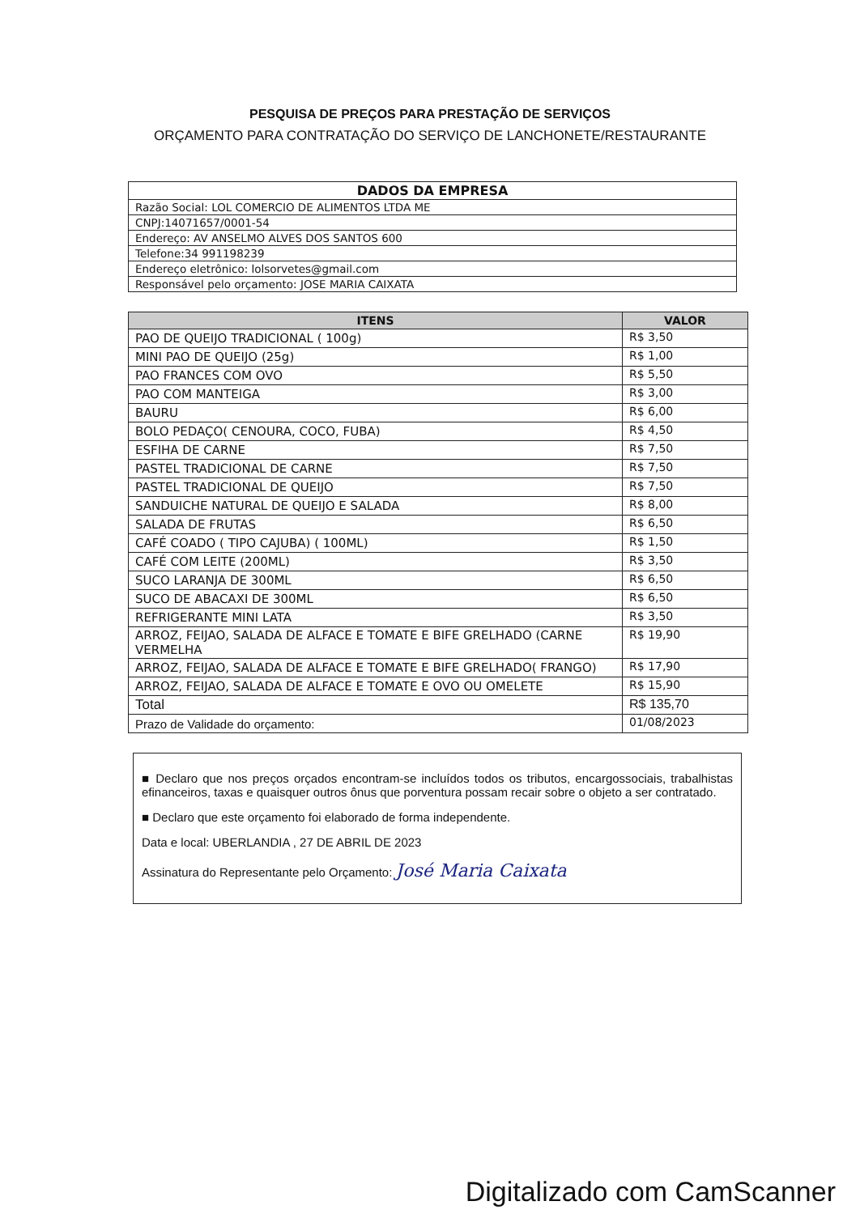PESQUISA DE PREÇOS PARA PRESTAÇÃO DE SERVIÇOS
ORÇAMENTO PARA CONTRATAÇÃO DO SERVIÇO DE LANCHONETE/RESTAURANTE
| DADOS DA EMPRESA |
| --- |
| Razão Social: LOL COMERCIO DE ALIMENTOS LTDA ME |
| CNPJ:14071657/0001-54 |
| Endereço: AV ANSELMO ALVES DOS SANTOS 600 |
| Telefone:34 991198239 |
| Endereço eletrônico: lolsorvetes@gmail.com |
| Responsável pelo orçamento: JOSE MARIA CAIXATA |
| ITENS | VALOR |
| --- | --- |
| PAO DE QUEIJO TRADICIONAL ( 100g) | R$ 3,50 |
| MINI PAO DE QUEIJO (25g) | R$ 1,00 |
| PAO FRANCES COM OVO | R$ 5,50 |
| PAO COM MANTEIGA | R$ 3,00 |
| BAURU | R$ 6,00 |
| BOLO PEDAÇO( CENOURA, COCO, FUBA) | R$ 4,50 |
| ESFIHA DE CARNE | R$ 7,50 |
| PASTEL TRADICIONAL DE CARNE | R$ 7,50 |
| PASTEL TRADICIONAL DE QUEIJO | R$ 7,50 |
| SANDUICHE NATURAL DE QUEIJO E SALADA | R$ 8,00 |
| SALADA DE FRUTAS | R$ 6,50 |
| CAFÉ COADO ( TIPO CAJUBA) ( 100ML) | R$ 1,50 |
| CAFÉ COM LEITE (200ML) | R$ 3,50 |
| SUCO LARANJA DE 300ML | R$ 6,50 |
| SUCO DE ABACAXI DE 300ML | R$ 6,50 |
| REFRIGERANTE MINI LATA | R$ 3,50 |
| ARROZ, FEIJAO, SALADA DE ALFACE E TOMATE E BIFE GRELHADO (CARNE VERMELHA | R$ 19,90 |
| ARROZ, FEIJAO, SALADA DE ALFACE E TOMATE E BIFE GRELHADO( FRANGO) | R$ 17,90 |
| ARROZ, FEIJAO, SALADA DE ALFACE E TOMATE E OVO OU OMELETE | R$ 15,90 |
| Total | R$ 135,70 |
| Prazo de Validade do orçamento: | 01/08/2023 |
■ Declaro que nos preços orçados encontram-se incluídos todos os tributos, encargossociais, trabalhistas efinanceiros, taxas e quaisquer outros ônus que porventura possam recair sobre o objeto a ser contratado.
■ Declaro que este orçamento foi elaborado de forma independente.
Data e local: UBERLANDIA , 27 DE ABRIL DE 2023
Assinatura do Representante pelo Orçamento: José Maria Caixata
Digitalizado com CamScanner